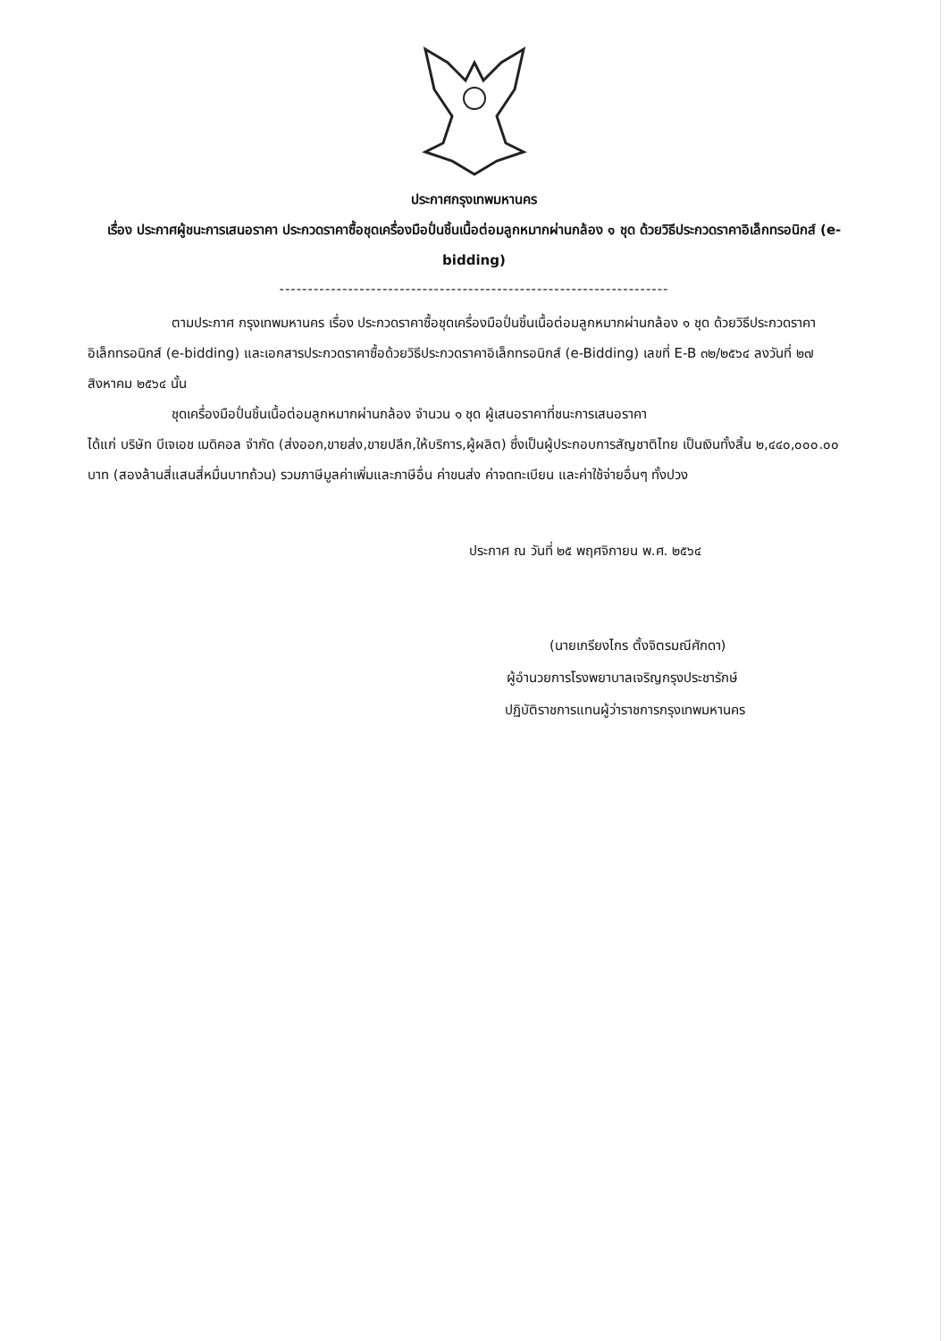ประกาศกรุงเทพมหานคร
เรื่อง ประกาศผู้ชนะการเสนอราคา ประกวดราคาซื้อชุดเครื่องมือปั่นชิ้นเนื้อต่อมลูกหมากผ่านกล้อง ๑ ชุด ด้วยวิธีประกวดราคาอิเล็กทรอนิกส์ (e-bidding)
--------------------------------------------------------------------
ตามประกาศ กรุงเทพมหานคร เรื่อง ประกวดราคาซื้อชุดเครื่องมือปั่นชิ้นเนื้อต่อมลูกหมากผ่านกล้อง ๑ ชุด ด้วยวิธีประกวดราคาอิเล็กทรอนิกส์ (e-bidding) และเอกสารประกวดราคาซื้อด้วยวิธีประกวดราคาอิเล็กทรอนิกส์ (e-Bidding) เลขที่ E-B ๓๒/๒๕๖๔ ลงวันที่ ๒๗ สิงหาคม ๒๕๖๔ นั้น
ชุดเครื่องมือปั่นชิ้นเนื้อต่อมลูกหมากผ่านกล้อง จำนวน ๑ ชุด ผู้เสนอราคาที่ชนะการเสนอราคา
ได้แก่ บริษัท บีเจเอช เมดิคอล จำกัด (ส่งออก,ขายส่ง,ขายปลีก,ให้บริการ,ผู้ผลิต) ซึ่งเป็นผู้ประกอบการสัญชาติไทย เป็นเงินทั้งสิ้น ๒,๔๔๐,๐๐๐.๐๐ บาท (สองล้านสี่แสนสี่หมื่นบาทถ้วน) รวมภาษีมูลค่าเพิ่มและภาษีอื่น ค่าขนส่ง ค่าจดทะเบียน และค่าใช้จ่ายอื่นๆ ทั้งปวง
ประกาศ ณ วันที่ ๒๕ พฤศจิกายน พ.ศ. ๒๕๖๔
(นายเกรียงไกร ตั้งจิตรมณีศักดา)
ผู้อำนวยการโรงพยาบาลเจริญกรุงประชารักษ์
ปฏิบัติราชการแทนผู้ว่าราชการกรุงเทพมหานคร